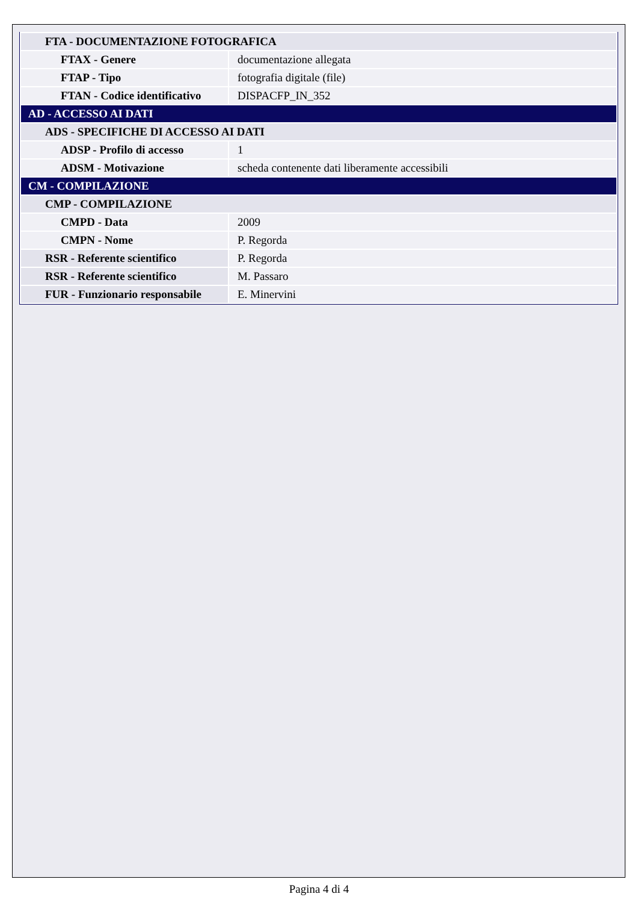| FTA - DOCUMENTAZIONE FOTOGRAFICA | |
| FTAX - Genere | documentazione allegata |
| FTAP - Tipo | fotografia digitale (file) |
| FTAN - Codice identificativo | DISPACFP_IN_352 |
| AD - ACCESSO AI DATI | |
| ADS - SPECIFICHE DI ACCESSO AI DATI | |
| ADSP - Profilo di accesso | 1 |
| ADSM - Motivazione | scheda contenente dati liberamente accessibili |
| CM - COMPILAZIONE | |
| CMP - COMPILAZIONE | |
| CMPD - Data | 2009 |
| CMPN - Nome | P. Regorda |
| RSR - Referente scientifico | P. Regorda |
| RSR - Referente scientifico | M. Passaro |
| FUR - Funzionario responsabile | E. Minervini |
Pagina 4 di 4